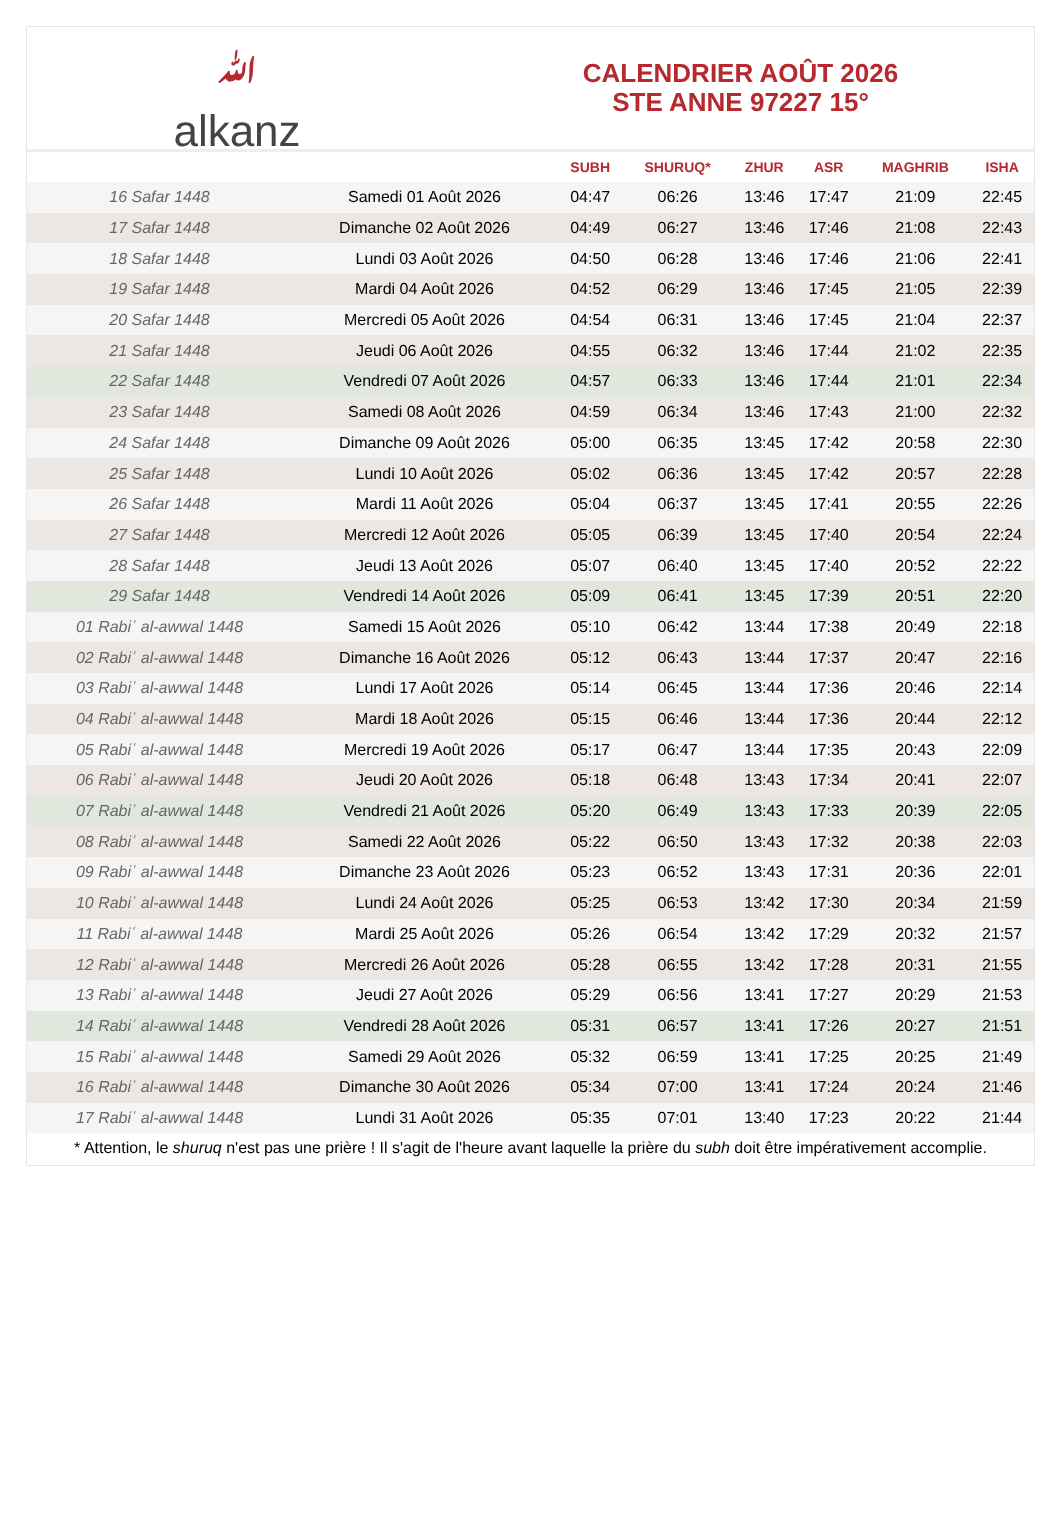ﷲalkanz
CALENDRIER AOÛT 2026
STE ANNE 97227 15°
| | | SUBH | SHURUQ* | ZHUR | ASR | MAGHRIB | ISHA |
| --- | --- | --- | --- | --- | --- | --- | --- |
| 16 Safar 1448 | Samedi 01 Août 2026 | 04:47 | 06:26 | 13:46 | 17:47 | 21:09 | 22:45 |
| 17 Safar 1448 | Dimanche 02 Août 2026 | 04:49 | 06:27 | 13:46 | 17:46 | 21:08 | 22:43 |
| 18 Safar 1448 | Lundi 03 Août 2026 | 04:50 | 06:28 | 13:46 | 17:46 | 21:06 | 22:41 |
| 19 Safar 1448 | Mardi 04 Août 2026 | 04:52 | 06:29 | 13:46 | 17:45 | 21:05 | 22:39 |
| 20 Safar 1448 | Mercredi 05 Août 2026 | 04:54 | 06:31 | 13:46 | 17:45 | 21:04 | 22:37 |
| 21 Safar 1448 | Jeudi 06 Août 2026 | 04:55 | 06:32 | 13:46 | 17:44 | 21:02 | 22:35 |
| 22 Safar 1448 | Vendredi 07 Août 2026 | 04:57 | 06:33 | 13:46 | 17:44 | 21:01 | 22:34 |
| 23 Safar 1448 | Samedi 08 Août 2026 | 04:59 | 06:34 | 13:46 | 17:43 | 21:00 | 22:32 |
| 24 Safar 1448 | Dimanche 09 Août 2026 | 05:00 | 06:35 | 13:45 | 17:42 | 20:58 | 22:30 |
| 25 Safar 1448 | Lundi 10 Août 2026 | 05:02 | 06:36 | 13:45 | 17:42 | 20:57 | 22:28 |
| 26 Safar 1448 | Mardi 11 Août 2026 | 05:04 | 06:37 | 13:45 | 17:41 | 20:55 | 22:26 |
| 27 Safar 1448 | Mercredi 12 Août 2026 | 05:05 | 06:39 | 13:45 | 17:40 | 20:54 | 22:24 |
| 28 Safar 1448 | Jeudi 13 Août 2026 | 05:07 | 06:40 | 13:45 | 17:40 | 20:52 | 22:22 |
| 29 Safar 1448 | Vendredi 14 Août 2026 | 05:09 | 06:41 | 13:45 | 17:39 | 20:51 | 22:20 |
| 01 Rabiʿ al-awwal 1448 | Samedi 15 Août 2026 | 05:10 | 06:42 | 13:44 | 17:38 | 20:49 | 22:18 |
| 02 Rabiʿ al-awwal 1448 | Dimanche 16 Août 2026 | 05:12 | 06:43 | 13:44 | 17:37 | 20:47 | 22:16 |
| 03 Rabiʿ al-awwal 1448 | Lundi 17 Août 2026 | 05:14 | 06:45 | 13:44 | 17:36 | 20:46 | 22:14 |
| 04 Rabiʿ al-awwal 1448 | Mardi 18 Août 2026 | 05:15 | 06:46 | 13:44 | 17:36 | 20:44 | 22:12 |
| 05 Rabiʿ al-awwal 1448 | Mercredi 19 Août 2026 | 05:17 | 06:47 | 13:44 | 17:35 | 20:43 | 22:09 |
| 06 Rabiʿ al-awwal 1448 | Jeudi 20 Août 2026 | 05:18 | 06:48 | 13:43 | 17:34 | 20:41 | 22:07 |
| 07 Rabiʿ al-awwal 1448 | Vendredi 21 Août 2026 | 05:20 | 06:49 | 13:43 | 17:33 | 20:39 | 22:05 |
| 08 Rabiʿ al-awwal 1448 | Samedi 22 Août 2026 | 05:22 | 06:50 | 13:43 | 17:32 | 20:38 | 22:03 |
| 09 Rabiʿ al-awwal 1448 | Dimanche 23 Août 2026 | 05:23 | 06:52 | 13:43 | 17:31 | 20:36 | 22:01 |
| 10 Rabiʿ al-awwal 1448 | Lundi 24 Août 2026 | 05:25 | 06:53 | 13:42 | 17:30 | 20:34 | 21:59 |
| 11 Rabiʿ al-awwal 1448 | Mardi 25 Août 2026 | 05:26 | 06:54 | 13:42 | 17:29 | 20:32 | 21:57 |
| 12 Rabiʿ al-awwal 1448 | Mercredi 26 Août 2026 | 05:28 | 06:55 | 13:42 | 17:28 | 20:31 | 21:55 |
| 13 Rabiʿ al-awwal 1448 | Jeudi 27 Août 2026 | 05:29 | 06:56 | 13:41 | 17:27 | 20:29 | 21:53 |
| 14 Rabiʿ al-awwal 1448 | Vendredi 28 Août 2026 | 05:31 | 06:57 | 13:41 | 17:26 | 20:27 | 21:51 |
| 15 Rabiʿ al-awwal 1448 | Samedi 29 Août 2026 | 05:32 | 06:59 | 13:41 | 17:25 | 20:25 | 21:49 |
| 16 Rabiʿ al-awwal 1448 | Dimanche 30 Août 2026 | 05:34 | 07:00 | 13:41 | 17:24 | 20:24 | 21:46 |
| 17 Rabiʿ al-awwal 1448 | Lundi 31 Août 2026 | 05:35 | 07:01 | 13:40 | 17:23 | 20:22 | 21:44 |
* Attention, le shuruq n'est pas une prière ! Il s'agit de l'heure avant laquelle la prière du subh doit être impérativement accomplie.